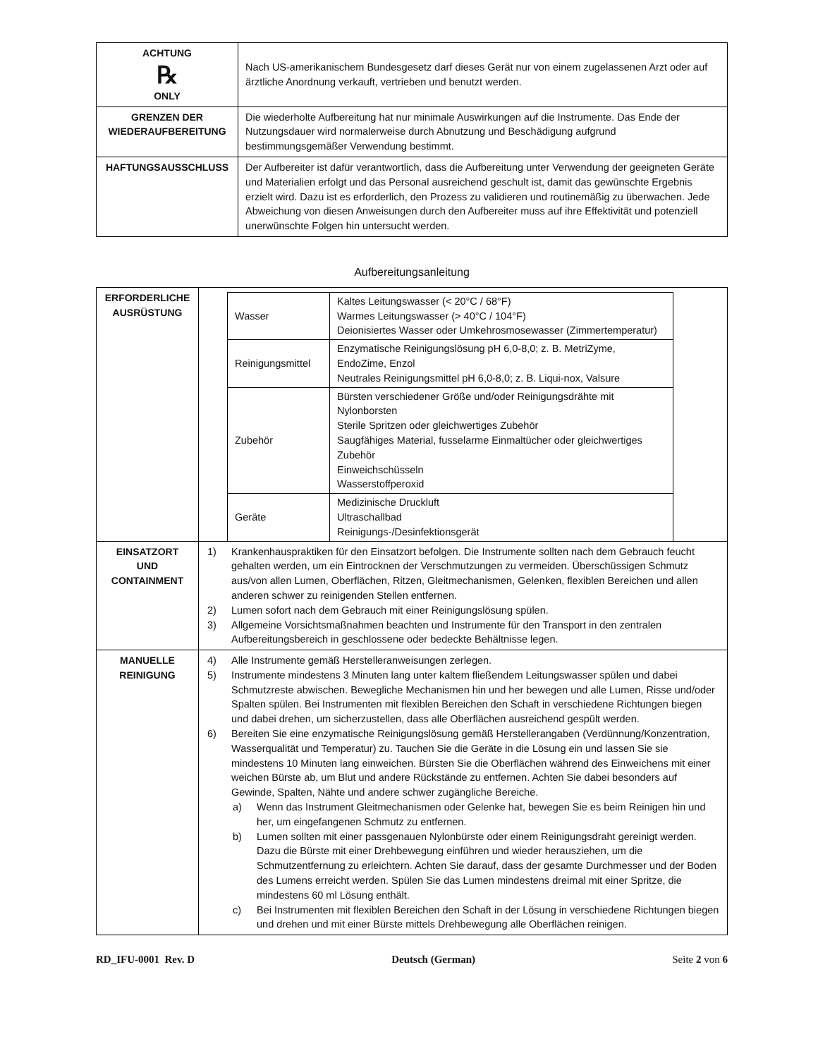| ACHTUNG ℞ ONLY | Nach US-amerikanischem Bundesgesetz darf dieses Gerät nur von einem zugelassenen Arzt oder auf ärztliche Anordnung verkauft, vertrieben und benutzt werden. |
| GRENZEN DER WIEDERAUFBEREITUNG | Die wiederholte Aufbereitung hat nur minimale Auswirkungen auf die Instrumente. Das Ende der Nutzungsdauer wird normalerweise durch Abnutzung und Beschädigung aufgrund bestimmungsgemäßer Verwendung bestimmt. |
| HAFTUNGSAUSSCHLUSS | Der Aufbereiter ist dafür verantwortlich, dass die Aufbereitung unter Verwendung der geeigneten Geräte und Materialien erfolgt und das Personal ausreichend geschult ist, damit das gewünschte Ergebnis erzielt wird. Dazu ist es erforderlich, den Prozess zu validieren und routinemäßig zu überwachen. Jede Abweichung von diesen Anweisungen durch den Aufbereiter muss auf ihre Effektivität und potenziell unerwünschte Folgen hin untersucht werden. |
Aufbereitungsanleitung
| ERFORDERLICHE AUSRÜSTUNG | / Wasser / Kaltes Leitungswasser (< 20°C / 68°F) Warmes Leitungswasser (> 40°C / 104°F) Deionisiertes Wasser oder Umkehrosmosewasser (Zimmertemperatur) / / Reinigungsmittel / Enzymatische Reinigungslösung pH 6,0-8,0; z. B. MetriZyme, EndoZime, Enzol Neutrales Reinigungsmittel pH 6,0-8,0; z. B. Liqui-nox, Valsure / / Zubehör / Bürsten verschiedener Größe und/oder Reinigungsdrähte mit Nylonborsten Sterile Spritzen oder gleichwertiges Zubehör Saugfähiges Material, fusselarme Einmaltücher oder gleichwertiges Zubehör Einweichschüsseln Wasserstoffperoxid / / Geräte / Medizinische Druckluft Ultraschallbad Reinigungs-/Desinfektionsgerät / |
| EINSATZORT UND CONTAINMENT | 1) Krankenhauspraktiken für den Einsatzort befolgen. Die Instrumente sollten nach dem Gebrauch feucht gehalten werden, um ein Eintrocknen der Verschmutzungen zu vermeiden. Überschüssigen Schmutz aus/von allen Lumen, Oberflächen, Ritzen, Gleitmechanismen, Gelenken, flexiblen Bereichen und allen anderen schwer zu reinigenden Stellen entfernen. 2) Lumen sofort nach dem Gebrauch mit einer Reinigungslösung spülen. 3) Allgemeine Vorsichtsmaßnahmen beachten und Instrumente für den Transport in den zentralen Aufbereitungsbereich in geschlossene oder bedeckte Behältnisse legen. |
| MANUELLE REINIGUNG | 4) Alle Instrumente gemäß Herstelleranweisungen zerlegen. 5) Instrumente mindestens 3 Minuten lang unter kaltem fließendem Leitungswasser spülen und dabei Schmutzreste abwischen. Bewegliche Mechanismen hin und her bewegen und alle Lumen, Risse und/oder Spalten spülen. Bei Instrumenten mit flexiblen Bereichen den Schaft in verschiedene Richtungen biegen und dabei drehen, um sicherzustellen, dass alle Oberflächen ausreichend gespült werden. 6) Bereiten Sie eine enzymatische Reinigungslösung gemäß Herstellerangaben (Verdünnung/Konzentration, Wasserqualität und Temperatur) zu. Tauchen Sie die Geräte in die Lösung ein und lassen Sie sie mindestens 10 Minuten lang einweichen. Bürsten Sie die Oberflächen während des Einweichens mit einer weichen Bürste ab, um Blut und andere Rückstände zu entfernen. Achten Sie dabei besonders auf Gewinde, Spalten, Nähte und andere schwer zugängliche Bereiche. a) Wenn das Instrument Gleitmechanismen oder Gelenke hat, bewegen Sie es beim Reinigen hin und her, um eingefangenen Schmutz zu entfernen. b) Lumen sollten mit einer passgenauen Nylonbürste oder einem Reinigungsdraht gereinigt werden. Dazu die Bürste mit einer Drehbewegung einführen und wieder herausziehen, um die Schmutzentfernung zu erleichtern. Achten Sie darauf, dass der gesamte Durchmesser und der Boden des Lumens erreicht werden. Spülen Sie das Lumen mindestens dreimal mit einer Spritze, die mindestens 60 ml Lösung enthält. c) Bei Instrumenten mit flexiblen Bereichen den Schaft in der Lösung in verschiedene Richtungen biegen und drehen und mit einer Bürste mittels Drehbewegung alle Oberflächen reinigen. |
RD_IFU-0001 Rev. D Deutsch (German) Seite 2 von 6